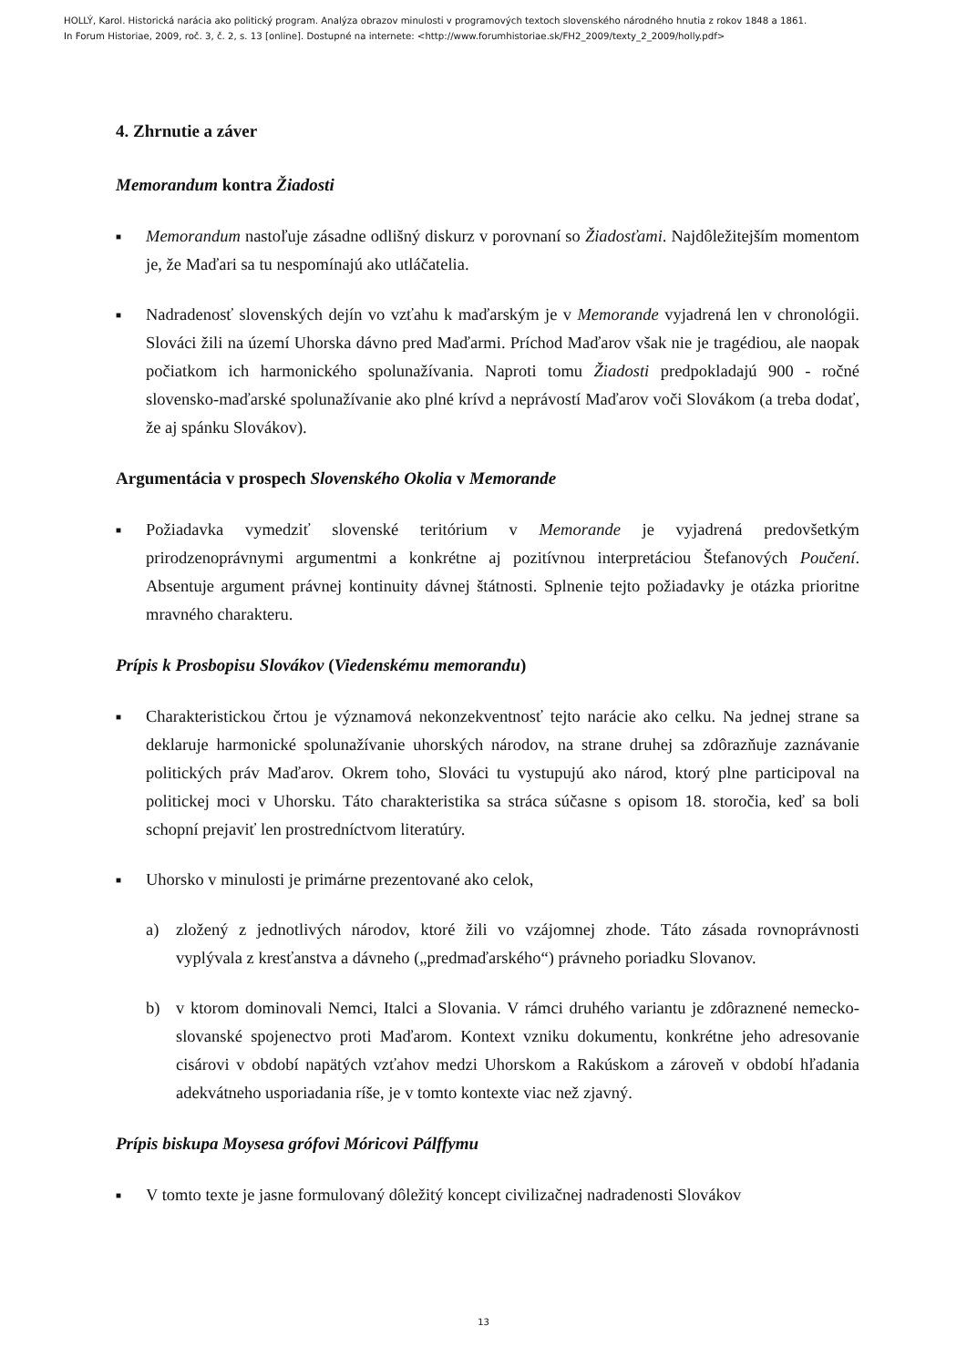HOLLÝ, Karol. Historická narácia ako politický program. Analýza obrazov minulosti v programových textoch slovenského národného hnutia z rokov 1848 a 1861.
In Forum Historiae, 2009, roč. 3, č. 2, s. 13 [online]. Dostupné na internete: <http://www.forumhistoriae.sk/FH2_2009/texty_2_2009/holly.pdf>
4. Zhrnutie a záver
Memorandum kontra Žiadosti
■ Memorandum nastoľuje zásadne odlišný diskurz v porovnaní so Žiadosťami. Najdôležitejším momentom je, že Maďari sa tu nespomínajú ako utláčatelia.
■ Nadradenosť slovenských dejín vo vzťahu k maďarským je v Memorande vyjadrená len v chronológii. Slováci žili na území Uhorska dávno pred Maďarmi. Príchod Maďarov však nie je tragédiou, ale naopak počiatkom ich harmonického spolunažívania. Naproti tomu Žiadosti predpokladajú 900 - ročné slovensko-maďarské spolunažívanie ako plné krívd a neprávostí Maďarov voči Slovákom (a treba dodať, že aj spánku Slovákov).
Argumentácia v prospech Slovenského Okolia v Memorande
■ Požiadavka vymedziť slovenské teritórium v Memorande je vyjadrená predovšetkým prirodzenoprávnymi argumentmi a konkrétne aj pozitívnou interpretáciou Štefanových Poučení. Absentuje argument právnej kontinuity dávnej štátnosti. Splnenie tejto požiadavky je otázka prioritne mravného charakteru.
Prípis k Prosbopisu Slovákov (Viedenskému memorandu)
■ Charakteristickou črtou je významová nekonzekventnosť tejto narácie ako celku. Na jednej strane sa deklaruje harmonické spolunažívanie uhorských národov, na strane druhej sa zdôrazňuje zaznávanie politických práv Maďarov. Okrem toho, Slováci tu vystupujú ako národ, ktorý plne participoval na politickej moci v Uhorsku. Táto charakteristika sa stráca súčasne s opisom 18. storočia, keď sa boli schopní prejaviť len prostredníctvom literatúry.
■ Uhorsko v minulosti je primárne prezentované ako celok,
a) zložený z jednotlivých národov, ktoré žili vo vzájomnej zhode. Táto zásada rovnoprávnosti vyplývala z kresťanstva a dávneho („predmaďarského“) právneho poriadku Slovanov.
b) v ktorom dominovali Nemci, Italci a Slovania. V rámci druhého variantu je zdôraznené nemecko-slovanské spojenectvo proti Maďarom. Kontext vzniku dokumentu, konkrétne jeho adresovanie cisárovi v období napätých vzťahov medzi Uhorskom a Rakúskom a zároveň v období hľadania adekvátneho usporiadania ríše, je v tomto kontexte viac než zjavný.
Prípis biskupa Moysesa grófovi Móricovi Pálffymu
■ V tomto texte je jasne formulovaný dôležitý koncept civilizačnej nadradenosti Slovákov
13